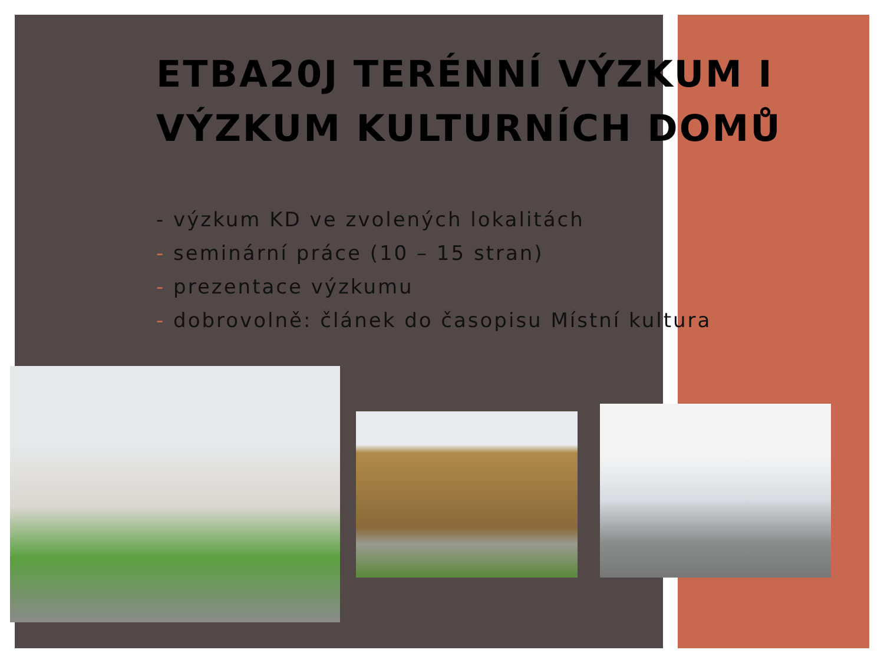ETBA20J TERÉNNÍ VÝZKUM I
VÝZKUM KULTURNÍCH DOMŮ
- výzkum KD ve zvolených lokalitách
- seminární práce (10 – 15 stran)
- prezentace výzkumu
- dobrovolně: článek do časopisu Místní kultura